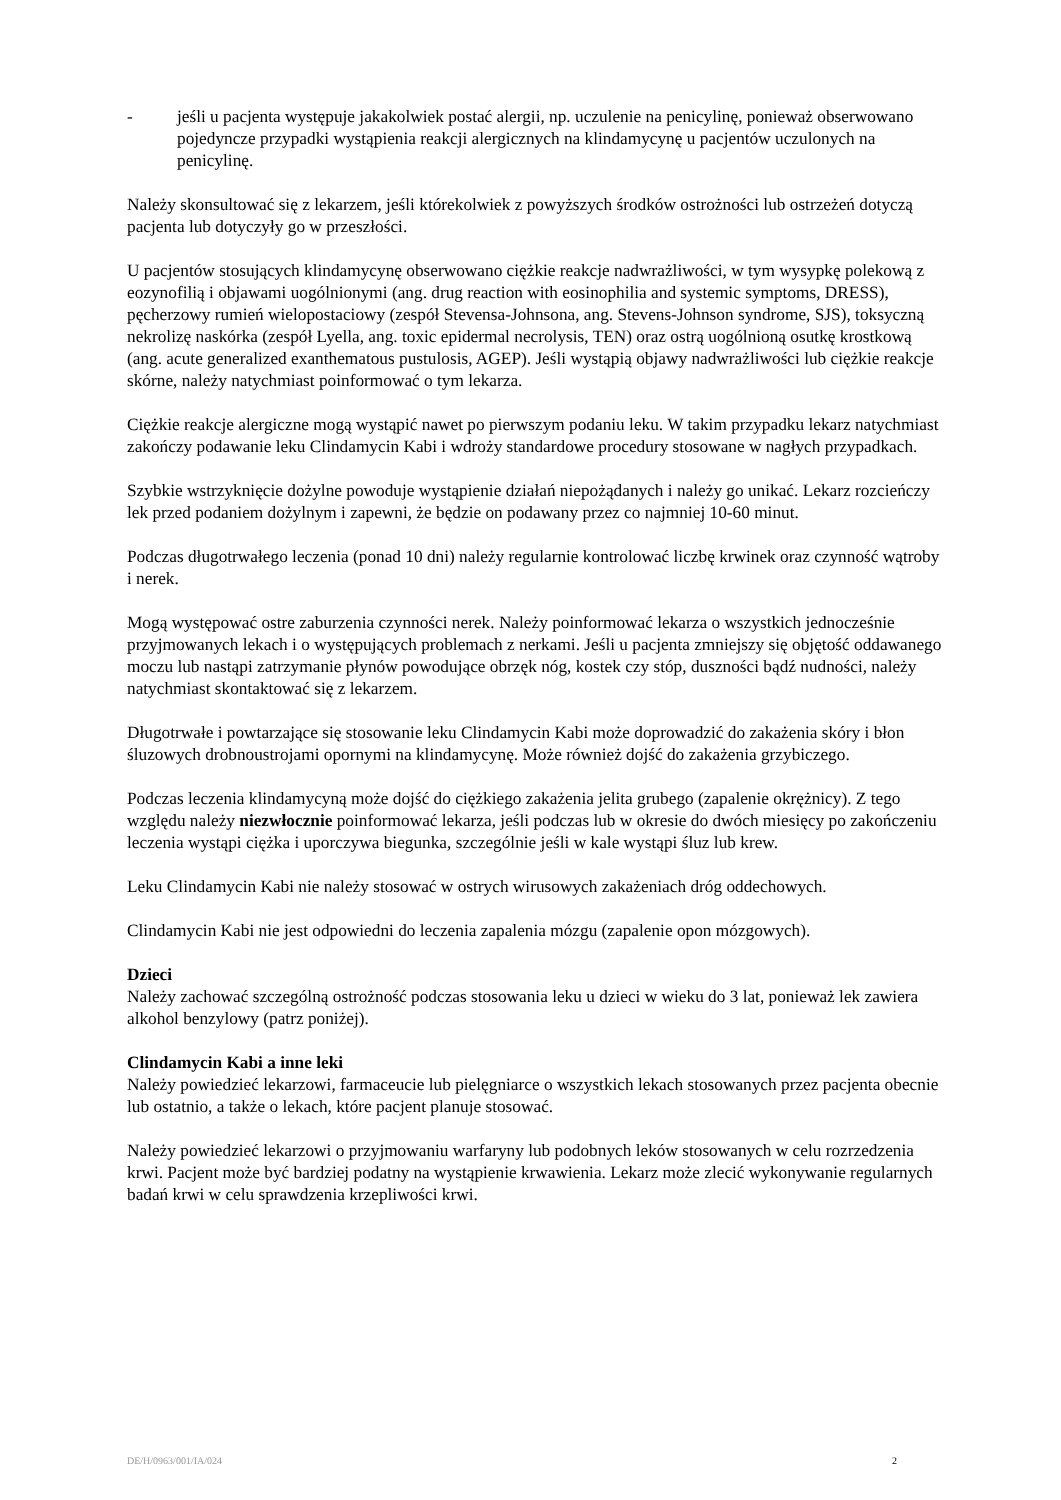- jeśli u pacjenta występuje jakakolwiek postać alergii, np. uczulenie na penicylinę, ponieważ obserwowano pojedyncze przypadki wystąpienia reakcji alergicznych na klindamycynę u pacjentów uczulonych na penicylinę.
Należy skonsultować się z lekarzem, jeśli którekolwiek z powyższych środków ostrożności lub ostrzeżeń dotyczą pacjenta lub dotyczyły go w przeszłości.
U pacjentów stosujących klindamycynę obserwowano ciężkie reakcje nadwrażliwości, w tym wysypkę polekową z eozynofilią i objawami uogólnionymi (ang. drug reaction with eosinophilia and systemic symptoms, DRESS), pęcherzowy rumień wielopostaciowy (zespół Stevensa-Johnsona, ang. Stevens-Johnson syndrome, SJS), toksyczną nekrolizę naskórka (zespół Lyella, ang. toxic epidermal necrolysis, TEN) oraz ostrą uogólnioną osutkę krostkową (ang. acute generalized exanthematous pustulosis, AGEP). Jeśli wystąpią objawy nadwrażliwości lub ciężkie reakcje skórne, należy natychmiast poinformować o tym lekarza.
Ciężkie reakcje alergiczne mogą wystąpić nawet po pierwszym podaniu leku. W takim przypadku lekarz natychmiast zakończy podawanie leku Clindamycin Kabi i wdroży standardowe procedury stosowane w nagłych przypadkach.
Szybkie wstrzyknięcie dożylne powoduje wystąpienie działań niepożądanych i należy go unikać. Lekarz rozcieńczy lek przed podaniem dożylnym i zapewni, że będzie on podawany przez co najmniej 10-60 minut.
Podczas długotrwałego leczenia (ponad 10 dni) należy regularnie kontrolować liczbę krwinek oraz czynność wątroby i nerek.
Mogą występować ostre zaburzenia czynności nerek. Należy poinformować lekarza o wszystkich jednocześnie przyjmowanych lekach i o występujących problemach z nerkami. Jeśli u pacjenta zmniejszy się objętość oddawanego moczu lub nastąpi zatrzymanie płynów powodujące obrzęk nóg, kostek czy stóp, duszności bądź nudności, należy natychmiast skontaktować się z lekarzem.
Długotrwałe i powtarzające się stosowanie leku Clindamycin Kabi może doprowadzić do zakażenia skóry i błon śluzowych drobnoustrojami opornymi na klindamycynę. Może również dojść do zakażenia grzybiczego.
Podczas leczenia klindamycyną może dojść do ciężkiego zakażenia jelita grubego (zapalenie okrężnicy). Z tego względu należy niezwłocznie poinformować lekarza, jeśli podczas lub w okresie do dwóch miesięcy po zakończeniu leczenia wystąpi ciężka i uporczywa biegunka, szczególnie jeśli w kale wystąpi śluz lub krew.
Leku Clindamycin Kabi nie należy stosować w ostrych wirusowych zakażeniach dróg oddechowych.
Clindamycin Kabi nie jest odpowiedni do leczenia zapalenia mózgu (zapalenie opon mózgowych).
Dzieci
Należy zachować szczególną ostrożność podczas stosowania leku u dzieci w wieku do 3 lat, ponieważ lek zawiera alkohol benzylowy (patrz poniżej).
Clindamycin Kabi a inne leki
Należy powiedzieć lekarzowi, farmaceucie lub pielęgniarce o wszystkich lekach stosowanych przez pacjenta obecnie lub ostatnio, a także o lekach, które pacjent planuje stosować.
Należy powiedzieć lekarzowi o przyjmowaniu warfaryny lub podobnych leków stosowanych w celu rozrzedzenia krwi. Pacjent może być bardziej podatny na wystąpienie krwawienia. Lekarz może zlecić wykonywanie regularnych badań krwi w celu sprawdzenia krzepliwości krwi.
DE/H/0963/001/IA/024 2